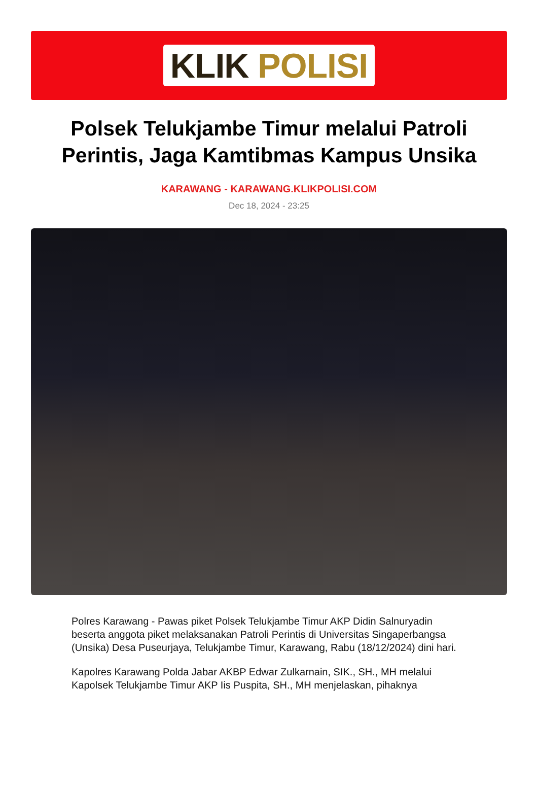KLIK POLISI
Polsek Telukjambe Timur melalui Patroli Perintis, Jaga Kamtibmas Kampus Unsika
KARAWANG - KARAWANG.KLIKPOLISI.COM
Dec 18, 2024 - 23:25
Polres Karawang - Pawas piket Polsek Telukjambe Timur AKP Didin Salnuryadin beserta anggota piket melaksanakan Patroli Perintis di Universitas Singaperbangsa (Unsika) Desa Puseurjaya, Telukjambe Timur, Karawang, Rabu (18/12/2024) dini hari.
Kapolres Karawang Polda Jabar AKBP Edwar Zulkarnain, SIK., SH., MH melalui Kapolsek Telukjambe Timur AKP Iis Puspita, SH., MH menjelaskan, pihaknya